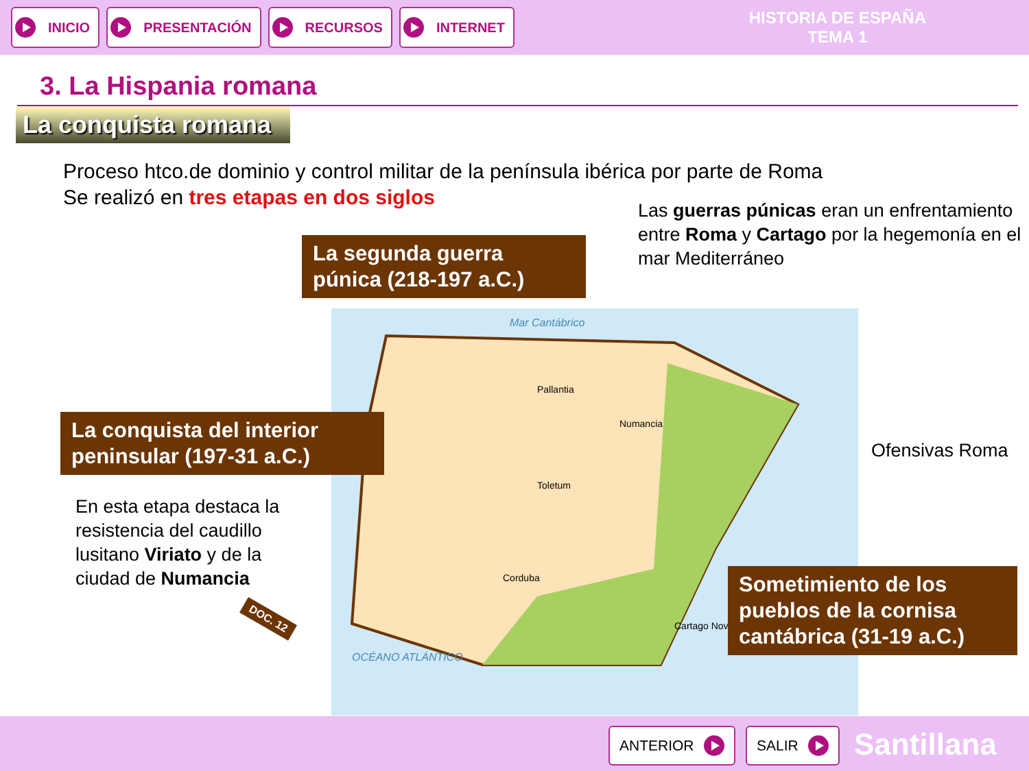INICIO PRESENTACIÓN RECURSOS INTERNET
HISTORIA DE ESPAÑA
TEMA 1
3. La Hispania romana
La conquista romana
Proceso htco.de dominio y control militar de la península ibérica por parte de Roma
Se realizó en tres etapas en dos siglos
La segunda guerra púnica (218-197 a.C.)
Las guerras púnicas eran un enfrentamiento entre Roma y Cartago por la hegemonía en el mar Mediterráneo
Mar Cantábrico
Pallantia
Numancia
Toletum
Corduba
Cartago Nova
OCÉANO ATLÁNTICO
Ofensivas Roma
La conquista del interior peninsular (197-31 a.C.)
En esta etapa destaca la resistencia del caudillo lusitano Viriato y de la ciudad de Numancia
DOC. 12
Sometimiento de los pueblos de la cornisa cantábrica (31-19 a.C.)
ANTERIOR SALIR Santillana